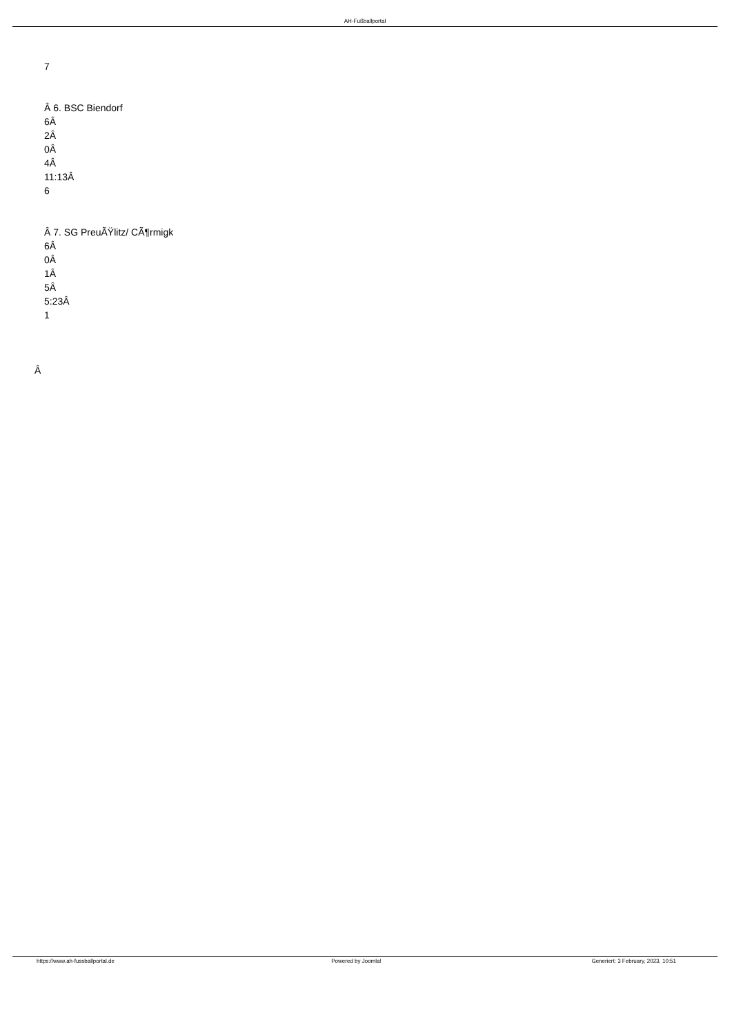AH-Fußballportal
7
Â 6. BSC Biendorf
6Â
2Â
0Â
4Â
11:13Â
6
Â 7. SG PreuÃŸlitz/ CÃ¶rmigk
6Â
0Â
1Â
5Â
5:23Â
1
Â
https://www.ah-fussballportal.de
Powered by Joomla! Generiert: 3 February, 2023, 10:51